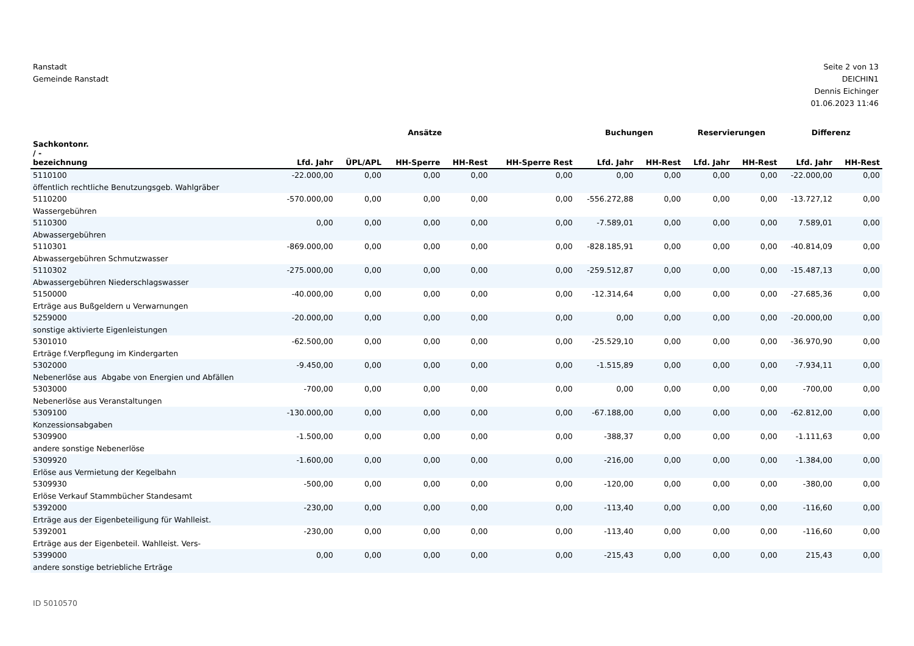Ranstadt
Gemeinde Ranstadt
Seite 2 von 13
DEICHIN1
Dennis Eichinger
01.06.2023 11:46
| | Ansätze | | | | | Buchungen | | Reservierungen | | Differenz | |
| --- | --- | --- | --- | --- | --- | --- | --- | --- | --- | --- | --- |
| Sachkontonr. / - bezeichnung | Lfd. Jahr | ÜPL/APL | HH-Sperre | HH-Rest | HH-Sperre Rest | Lfd. Jahr | HH-Rest | Lfd. Jahr | HH-Rest | Lfd. Jahr | HH-Rest |
| 5110100 öffentlich rechtliche Benutzungsgeb. Wahlgräber | -22.000,00 | 0,00 | 0,00 | 0,00 | 0,00 | 0,00 | 0,00 | 0,00 | 0,00 | -22.000,00 | 0,00 |
| 5110200 Wassergebühren | -570.000,00 | 0,00 | 0,00 | 0,00 | 0,00 | -556.272,88 | 0,00 | 0,00 | 0,00 | -13.727,12 | 0,00 |
| 5110300 Abwassergebühren | 0,00 | 0,00 | 0,00 | 0,00 | 0,00 | -7.589,01 | 0,00 | 0,00 | 0,00 | 7.589,01 | 0,00 |
| 5110301 Abwassergebühren Schmutzwasser | -869.000,00 | 0,00 | 0,00 | 0,00 | 0,00 | -828.185,91 | 0,00 | 0,00 | 0,00 | -40.814,09 | 0,00 |
| 5110302 Abwassergebühren Niederschlagswasser | -275.000,00 | 0,00 | 0,00 | 0,00 | 0,00 | -259.512,87 | 0,00 | 0,00 | 0,00 | -15.487,13 | 0,00 |
| 5150000 Erträge aus Bußgeldern u Verwarnungen | -40.000,00 | 0,00 | 0,00 | 0,00 | 0,00 | -12.314,64 | 0,00 | 0,00 | 0,00 | -27.685,36 | 0,00 |
| 5259000 sonstige aktivierte Eigenleistungen | -20.000,00 | 0,00 | 0,00 | 0,00 | 0,00 | 0,00 | 0,00 | 0,00 | 0,00 | -20.000,00 | 0,00 |
| 5301010 Erträge f.Verpflegung im Kindergarten | -62.500,00 | 0,00 | 0,00 | 0,00 | 0,00 | -25.529,10 | 0,00 | 0,00 | 0,00 | -36.970,90 | 0,00 |
| 5302000 Nebenerlöse aus Abgabe von Energien und Abfällen | -9.450,00 | 0,00 | 0,00 | 0,00 | 0,00 | -1.515,89 | 0,00 | 0,00 | 0,00 | -7.934,11 | 0,00 |
| 5303000 Nebenerlöse aus Veranstaltungen | -700,00 | 0,00 | 0,00 | 0,00 | 0,00 | 0,00 | 0,00 | 0,00 | 0,00 | -700,00 | 0,00 |
| 5309100 Konzessionsabgaben | -130.000,00 | 0,00 | 0,00 | 0,00 | 0,00 | -67.188,00 | 0,00 | 0,00 | 0,00 | -62.812,00 | 0,00 |
| 5309900 andere sonstige Nebenerlöse | -1.500,00 | 0,00 | 0,00 | 0,00 | 0,00 | -388,37 | 0,00 | 0,00 | 0,00 | -1.111,63 | 0,00 |
| 5309920 Erlöse aus Vermietung der Kegelbahn | -1.600,00 | 0,00 | 0,00 | 0,00 | 0,00 | -216,00 | 0,00 | 0,00 | 0,00 | -1.384,00 | 0,00 |
| 5309930 Erlöse Verkauf Stammbücher Standesamt | -500,00 | 0,00 | 0,00 | 0,00 | 0,00 | -120,00 | 0,00 | 0,00 | 0,00 | -380,00 | 0,00 |
| 5392000 Erträge aus der Eigenbeteiligung für Wahlleist. | -230,00 | 0,00 | 0,00 | 0,00 | 0,00 | -113,40 | 0,00 | 0,00 | 0,00 | -116,60 | 0,00 |
| 5392001 Erträge aus der Eigenbeteil. Wahlleist. Vers- | -230,00 | 0,00 | 0,00 | 0,00 | 0,00 | -113,40 | 0,00 | 0,00 | 0,00 | -116,60 | 0,00 |
| 5399000 andere sonstige betriebliche Erträge | 0,00 | 0,00 | 0,00 | 0,00 | 0,00 | -215,43 | 0,00 | 0,00 | 0,00 | 215,43 | 0,00 |
ID 5010570